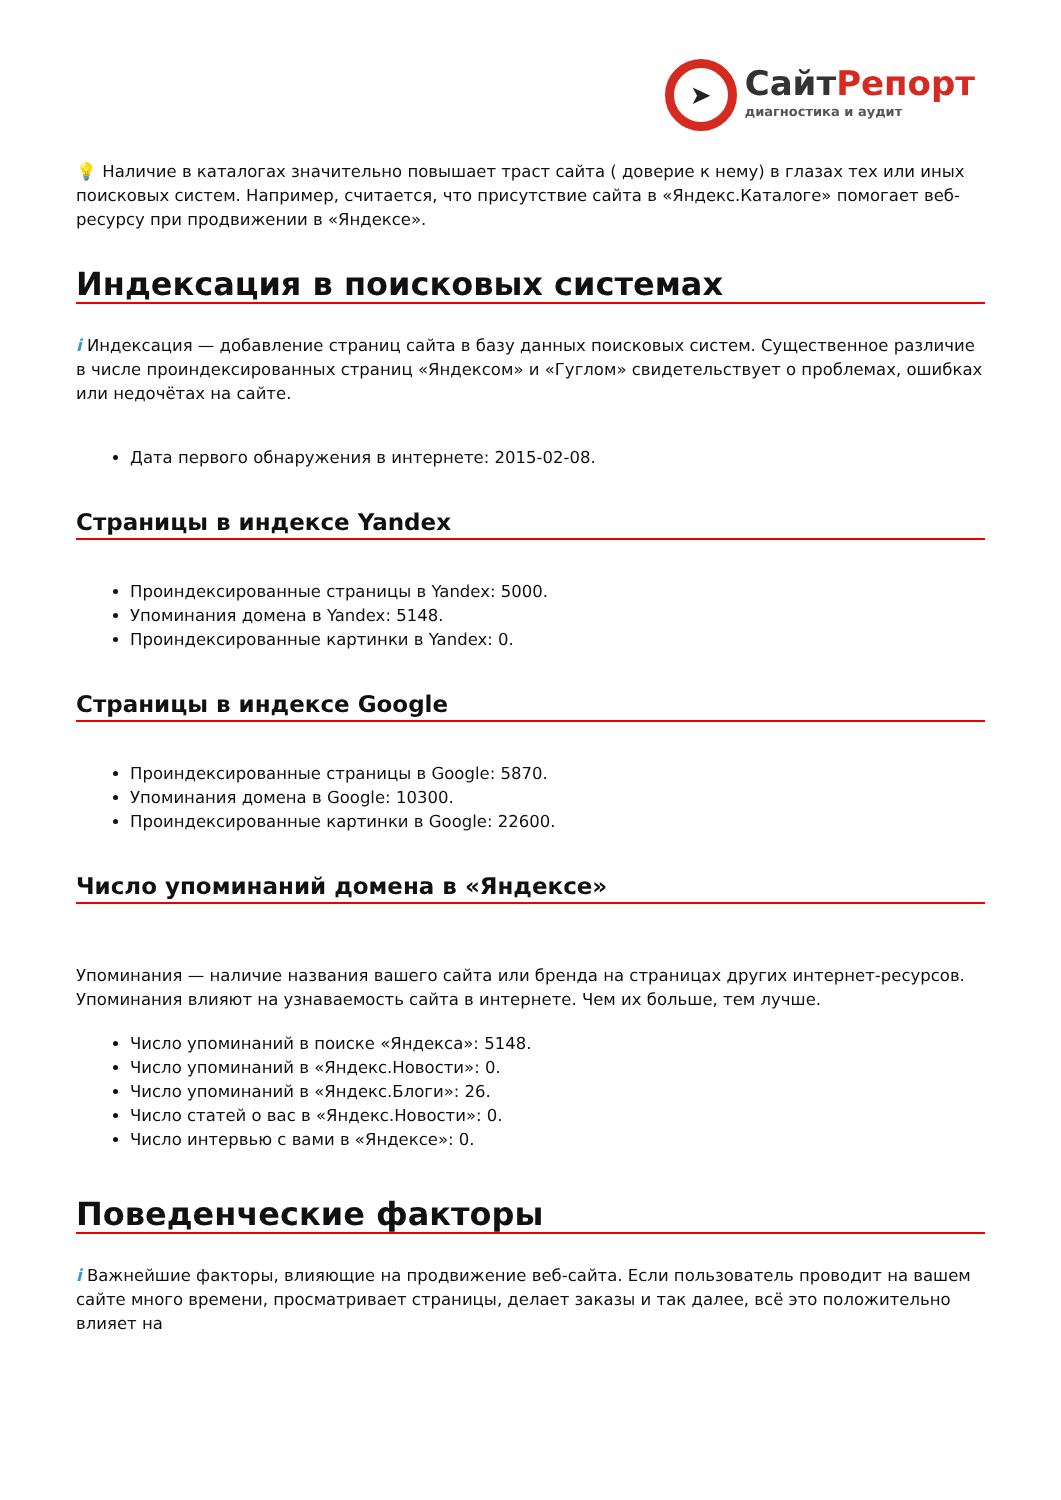➤
СайтРепорт
диагностика и аудит
💡 Наличие в каталогах значительно повышает траст сайта ( доверие к нему) в глазах тех или иных поисковых систем. Например, считается, что присутствие сайта в «Яндекс.Каталоге» помогает веб-ресурсу при продвижении в «Яндексе».
Индексация в поисковых системах
i Индексация — добавление страниц сайта в базу данных поисковых систем. Существенное различие в числе проиндексированных страниц «Яндексом» и «Гуглом» свидетельствует о проблемах, ошибках или недочётах на сайте.
Дата первого обнаружения в интернете: 2015-02-08.
Страницы в индексе Yandex
Проиндексированные страницы в Yandex: 5000.
Упоминания домена в Yandex: 5148.
Проиндексированные картинки в Yandex: 0.
Страницы в индексе Google
Проиндексированные страницы в Google: 5870.
Упоминания домена в Google: 10300.
Проиндексированные картинки в Google: 22600.
Число упоминаний домена в «Яндексе»
Упоминания — наличие названия вашего сайта или бренда на страницах других интернет-ресурсов. Упоминания влияют на узнаваемость сайта в интернете. Чем их больше, тем лучше.
Число упоминаний в поиске «Яндекса»: 5148.
Число упоминаний в «Яндекс.Новости»: 0.
Число упоминаний в «Яндекс.Блоги»: 26.
Число статей о вас в «Яндекс.Новости»: 0.
Число интервью с вами в «Яндексе»: 0.
Поведенческие факторы
i Важнейшие факторы, влияющие на продвижение веб-сайта. Если пользователь проводит на вашем сайте много времени, просматривает страницы, делает заказы и так далее, всё это положительно влияет на